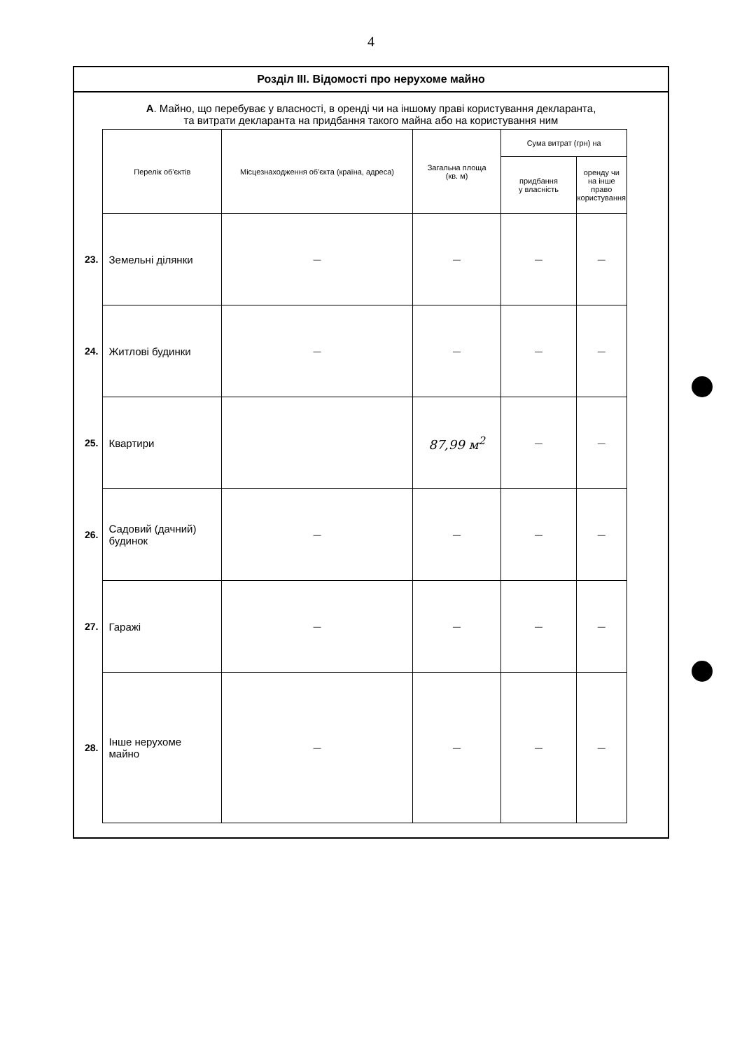4
Розділ ІІІ. Відомості про нерухоме майно
А. Майно, що перебуває у власності, в оренді чи на іншому праві користування декларанта,
та витрати декларанта на придбання такого майна або на користування ним
| | Перелік об'єктів | Місцезнаходження об'єкта (країна, адреса) | Загальна площа (кв. м) | Сума витрат (грн) на | |
| | | | | придбання у власність | оренду чи на інше право користування |
| 23. | Земельні ділянки | — | — | — | — |
| 24. | Житлові будинки | — | — | — | — |
| 25. | Квартири | | 87,99 м<sup>2</sup> | — | — |
| 26. | Садовий (дачний) будинок | — | — | — | — |
| 27. | Гаражі | — | — | — | — |
| 28. | Інше нерухоме майно | — | — | — | — |